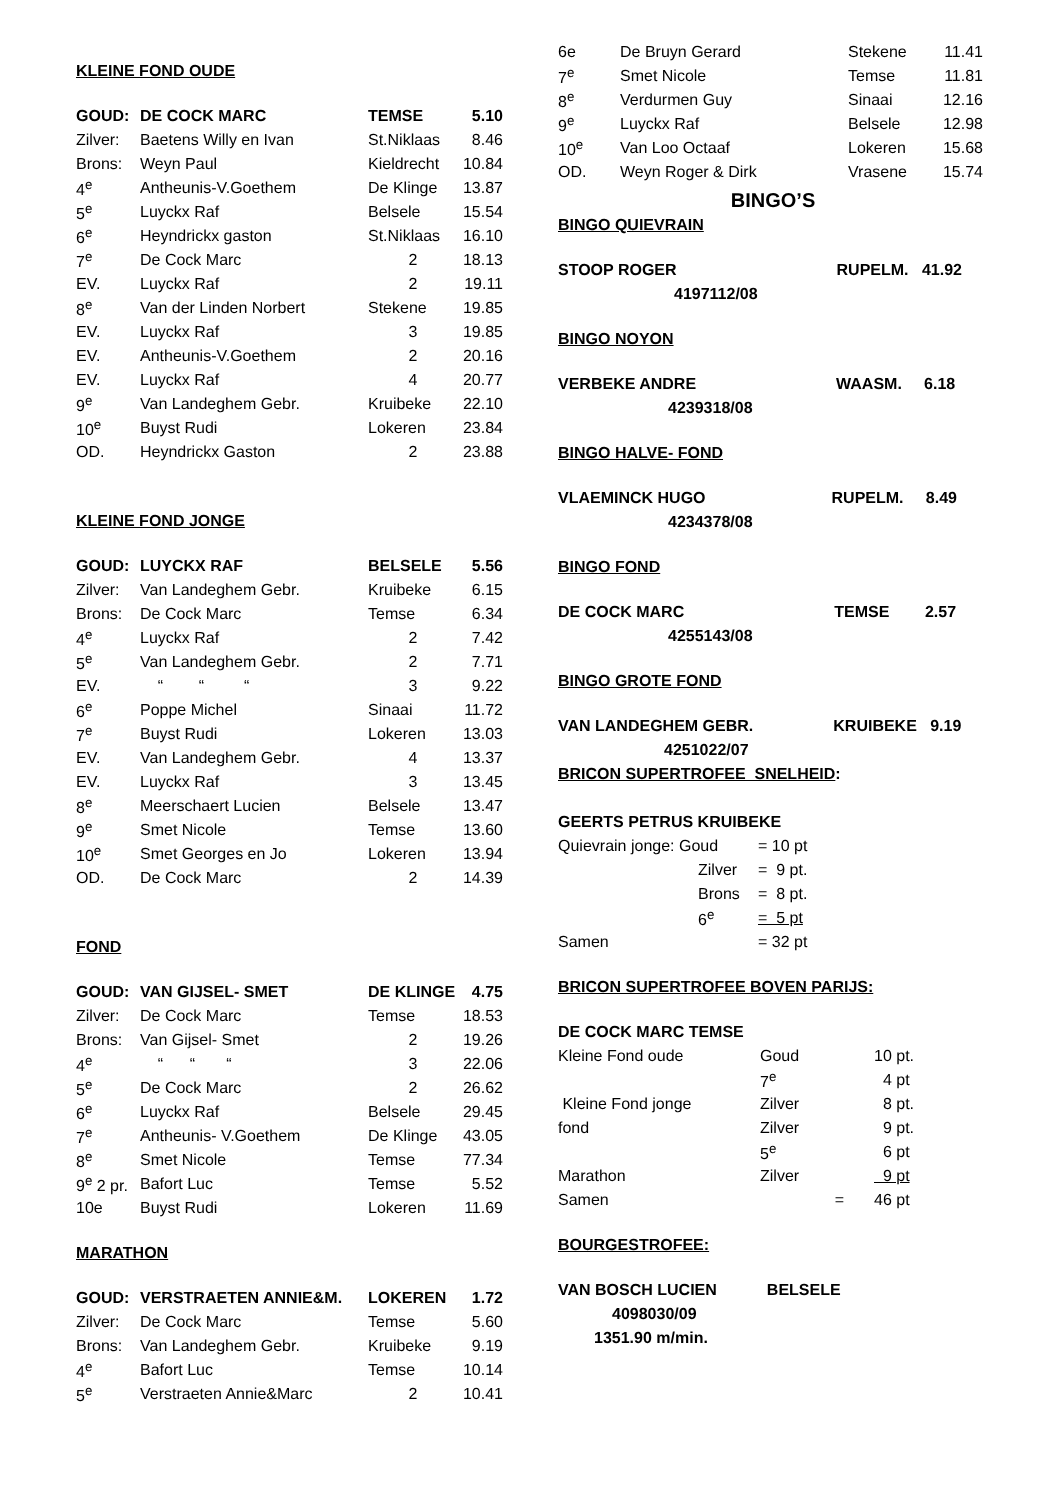KLEINE FOND OUDE
| GOUD: | DE COCK MARC | TEMSE | 5.10 |
| Zilver: | Baetens Willy en Ivan | St.Niklaas | 8.46 |
| Brons: | Weyn Paul | Kieldrecht | 10.84 |
| 4<sup>e</sup> | Antheunis-V.Goethem | De Klinge | 13.87 |
| 5<sup>e</sup> | Luyckx Raf | Belsele | 15.54 |
| 6<sup>e</sup> | Heyndrickx gaston | St.Niklaas | 16.10 |
| 7<sup>e</sup> | De Cock Marc | 2 | 18.13 |
| EV. | Luyckx Raf | 2 | 19.11 |
| 8<sup>e</sup> | Van der Linden Norbert | Stekene | 19.85 |
| EV. | Luyckx Raf | 3 | 19.85 |
| EV. | Antheunis-V.Goethem | 2 | 20.16 |
| EV. | Luyckx Raf | 4 | 20.77 |
| 9<sup>e</sup> | Van Landeghem Gebr. | Kruibeke | 22.10 |
| 10<sup>e</sup> | Buyst Rudi | Lokeren | 23.84 |
| OD. | Heyndrickx Gaston | 2 | 23.88 |
KLEINE FOND JONGE
| GOUD: | LUYCKX RAF | BELSELE | 5.56 |
| Zilver: | Van Landeghem Gebr. | Kruibeke | 6.15 |
| Brons: | De Cock Marc | Temse | 6.34 |
| 4<sup>e</sup> | Luyckx Raf | 2 | 7.42 |
| 5<sup>e</sup> | Van Landeghem Gebr. | 2 | 7.71 |
| EV. | “ “ “ | 3 | 9.22 |
| 6<sup>e</sup> | Poppe Michel | Sinaai | 11.72 |
| 7<sup>e</sup> | Buyst Rudi | Lokeren | 13.03 |
| EV. | Van Landeghem Gebr. | 4 | 13.37 |
| EV. | Luyckx Raf | 3 | 13.45 |
| 8<sup>e</sup> | Meerschaert Lucien | Belsele | 13.47 |
| 9<sup>e</sup> | Smet Nicole | Temse | 13.60 |
| 10<sup>e</sup> | Smet Georges en Jo | Lokeren | 13.94 |
| OD. | De Cock Marc | 2 | 14.39 |
FOND
| GOUD: | VAN GIJSEL- SMET | DE KLINGE | 4.75 |
| Zilver: | De Cock Marc | Temse | 18.53 |
| Brons: | Van Gijsel- Smet | 2 | 19.26 |
| 4<sup>e</sup> | “ “ “ | 3 | 22.06 |
| 5<sup>e</sup> | De Cock Marc | 2 | 26.62 |
| 6<sup>e</sup> | Luyckx Raf | Belsele | 29.45 |
| 7<sup>e</sup> | Antheunis- V.Goethem | De Klinge | 43.05 |
| 8<sup>e</sup> | Smet Nicole | Temse | 77.34 |
| 9<sup>e</sup> 2 pr. | Bafort Luc | Temse | 5.52 |
| 10e | Buyst Rudi | Lokeren | 11.69 |
MARATHON
| GOUD: | VERSTRAETEN ANNIE&M. | LOKEREN | 1.72 |
| Zilver: | De Cock Marc | Temse | 5.60 |
| Brons: | Van Landeghem Gebr. | Kruibeke | 9.19 |
| 4<sup>e</sup> | Bafort Luc | Temse | 10.14 |
| 5<sup>e</sup> | Verstraeten Annie&Marc | 2 | 10.41 |
| 6e | De Bruyn Gerard | Stekene | 11.41 |
| 7<sup>e</sup> | Smet Nicole | Temse | 11.81 |
| 8<sup>e</sup> | Verdurmen Guy | Sinaai | 12.16 |
| 9<sup>e</sup> | Luyckx Raf | Belsele | 12.98 |
| 10<sup>e</sup> | Van Loo Octaaf | Lokeren | 15.68 |
| OD. | Weyn Roger & Dirk | Vrasene | 15.74 |
BINGO’S
BINGO QUIEVRAIN
STOOP ROGER RUPELM. 41.92
4197112/08
BINGO NOYON
VERBEKE ANDRE WAASM. 6.18
4239318/08
BINGO HALVE- FOND
VLAEMINCK HUGO RUPELM. 8.49
4234378/08
BINGO FOND
DE COCK MARC TEMSE 2.57
4255143/08
BINGO GROTE FOND
VAN LANDEGHEM GEBR. KRUIBEKE 9.19
4251022/07
BRICON SUPERTROFEE SNELHEID:
GEERTS PETRUS KRUIBEKE
| Quievrain jonge: Goud | = 10 pt |
| Zilver | = 9 pt. |
| Brons | = 8 pt. |
| 6<sup>e</sup> | = 5 pt |
| Samen | = 32 pt |
BRICON SUPERTROFEE BOVEN PARIJS:
DE COCK MARC TEMSE
| Kleine Fond oude | Goud | 10 pt. |
| | 7<sup>e</sup> | 4 pt |
| Kleine Fond jonge | Zilver | 8 pt. |
| fond | Zilver | 9 pt. |
| | 5<sup>e</sup> | 6 pt |
| Marathon | Zilver | 9 pt |
| Samen | = | 46 pt |
BOURGESTROFEE:
VAN BOSCH LUCIEN BELSELE
4098030/09
1351.90 m/min.